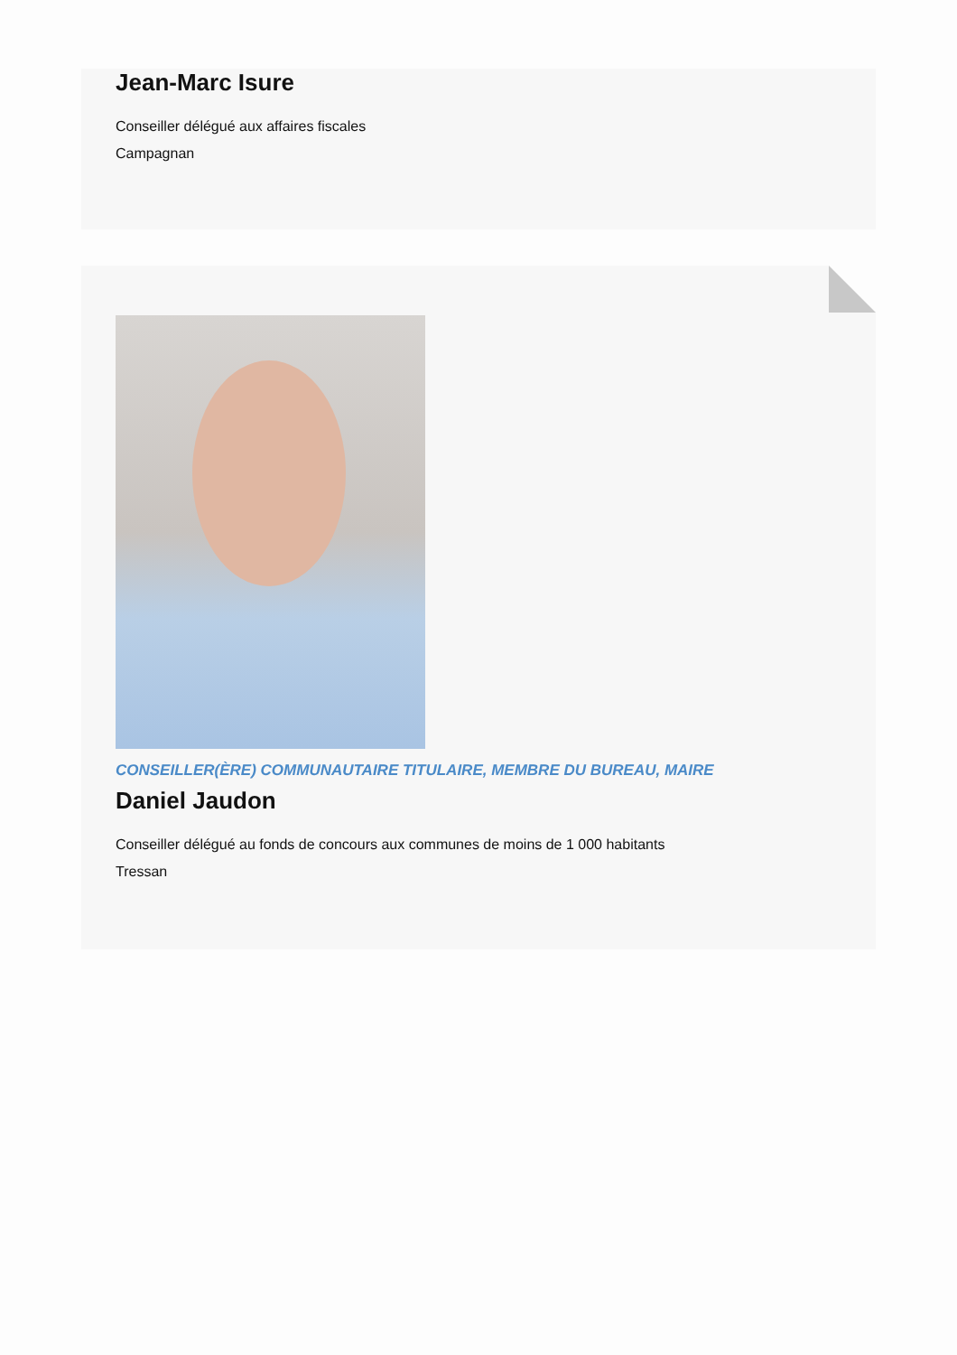Jean-Marc Isure
Conseiller délégué aux affaires fiscales
Campagnan
CONSEILLER(ÈRE) COMMUNAUTAIRE TITULAIRE, MEMBRE DU BUREAU, MAIRE
Daniel Jaudon
Conseiller délégué au fonds de concours aux communes de moins de 1 000 habitants
Tressan